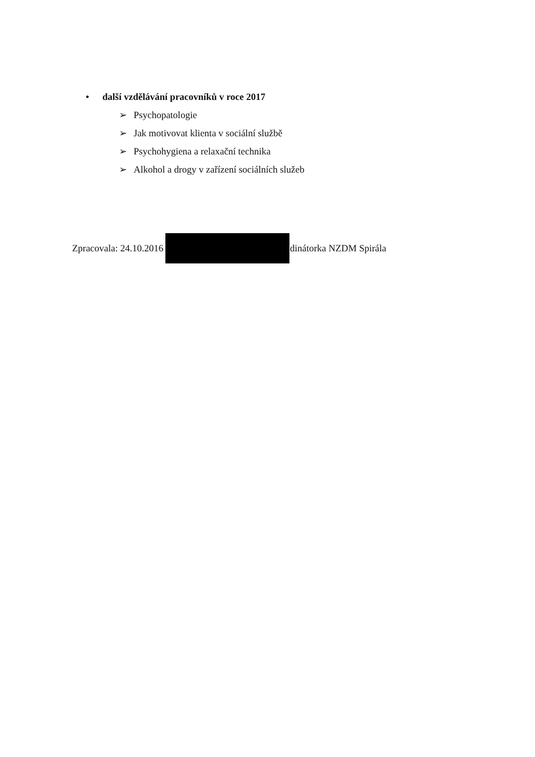• další vzdělávání pracovníků v roce 2017
➢ Psychopatologie
➢ Jak motivovat klienta v sociální službě
➢ Psychohygiena a relaxační technika
➢ Alkohol a drogy v zařízení sociálních služeb
Zpracovala: 24.10.2016 dinátorka NZDM Spirála